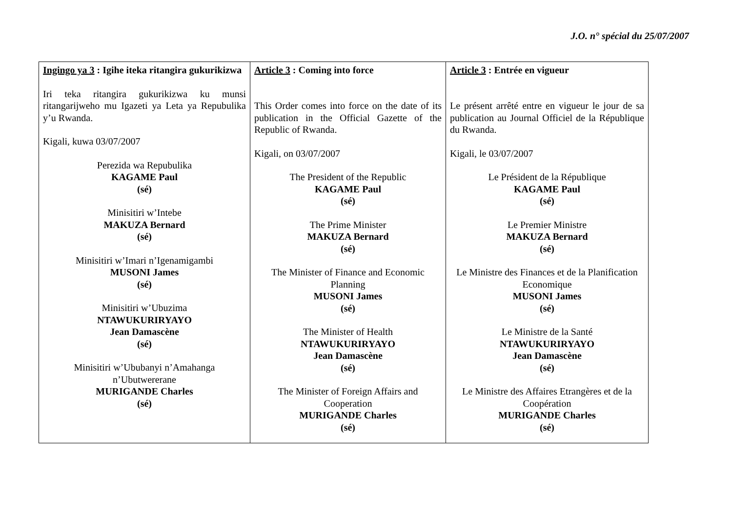J.O. n° spécial du 25/07/2007
| Ingingo ya 3 : Igihe iteka ritangira gukurikizwa Iri teka ritangira gukurikizwa ku munsi ritangarijweho mu Igazeti ya Leta ya Repubulika y’u Rwanda. Kigali, kuwa 03/07/2007 Perezida wa Repubulika KAGAME Paul (sé) Minisitiri w’Intebe MAKUZA Bernard (sé) Minisitiri w’Imari n’Igenamigambi MUSONI James (sé) Minisitiri w’Ubuzima NTAWUKURIRYAYO Jean Damascène (sé) Minisitiri w’Ububanyi n’Amahanga n’Ubutwererane MURIGANDE Charles (sé) | Article 3 : Coming into force This Order comes into force on the date of its publication in the Official Gazette of the Republic of Rwanda. Kigali, on 03/07/2007 The President of the Republic KAGAME Paul (sé) The Prime Minister MAKUZA Bernard (sé) The Minister of Finance and Economic Planning MUSONI James (sé) The Minister of Health NTAWUKURIRYAYO Jean Damascène (sé) The Minister of Foreign Affairs and Cooperation MURIGANDE Charles (sé) | Article 3 : Entrée en vigueur Le présent arrêté entre en vigueur le jour de sa publication au Journal Officiel de la République du Rwanda. Kigali, le 03/07/2007 Le Président de la République KAGAME Paul (sé) Le Premier Ministre MAKUZA Bernard (sé) Le Ministre des Finances et de la Planification Economique MUSONI James (sé) Le Ministre de la Santé NTAWUKURIRYAYO Jean Damascène (sé) Le Ministre des Affaires Etrangères et de la Coopération MURIGANDE Charles (sé) |